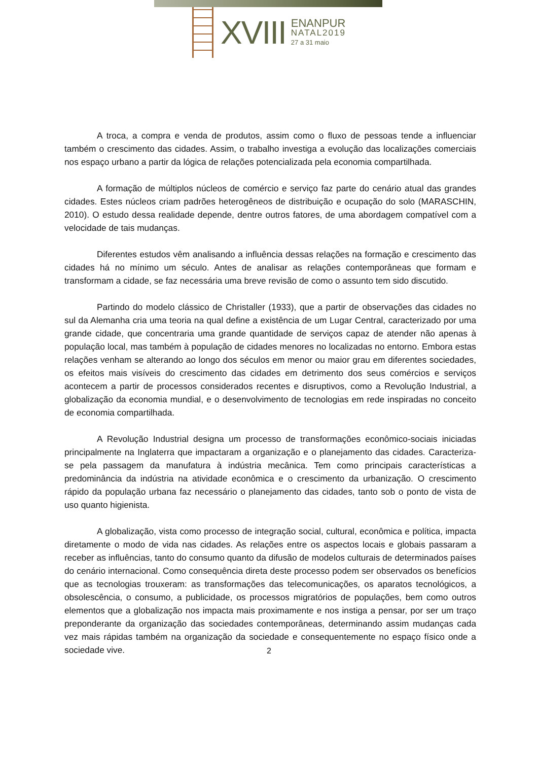XVIII
ENANPUR
NATAL2019
27 a 31 maio
A troca, a compra e venda de produtos, assim como o fluxo de pessoas tende a influenciar também o crescimento das cidades. Assim, o trabalho investiga a evolução das localizações comerciais nos espaço urbano a partir da lógica de relações potencializada pela economia compartilhada.
A formação de múltiplos núcleos de comércio e serviço faz parte do cenário atual das grandes cidades. Estes núcleos criam padrões heterogêneos de distribuição e ocupação do solo (MARASCHIN, 2010). O estudo dessa realidade depende, dentre outros fatores, de uma abordagem compatível com a velocidade de tais mudanças.
Diferentes estudos vêm analisando a influência dessas relações na formação e crescimento das cidades há no mínimo um século. Antes de analisar as relações contemporâneas que formam e transformam a cidade, se faz necessária uma breve revisão de como o assunto tem sido discutido.
Partindo do modelo clássico de Christaller (1933), que a partir de observações das cidades no sul da Alemanha cria uma teoria na qual define a existência de um Lugar Central, caracterizado por uma grande cidade, que concentraria uma grande quantidade de serviços capaz de atender não apenas à população local, mas também à população de cidades menores no localizadas no entorno. Embora estas relações venham se alterando ao longo dos séculos em menor ou maior grau em diferentes sociedades, os efeitos mais visíveis do crescimento das cidades em detrimento dos seus comércios e serviços acontecem a partir de processos considerados recentes e disruptivos, como a Revolução Industrial, a globalização da economia mundial, e o desenvolvimento de tecnologias em rede inspiradas no conceito de economia compartilhada.
A Revolução Industrial designa um processo de transformações econômico-sociais iniciadas principalmente na Inglaterra que impactaram a organização e o planejamento das cidades. Caracteriza-se pela passagem da manufatura à indústria mecânica. Tem como principais características a predominância da indústria na atividade econômica e o crescimento da urbanização. O crescimento rápido da população urbana faz necessário o planejamento das cidades, tanto sob o ponto de vista de uso quanto higienista.
A globalização, vista como processo de integração social, cultural, econômica e política, impacta diretamente o modo de vida nas cidades. As relações entre os aspectos locais e globais passaram a receber as influências, tanto do consumo quanto da difusão de modelos culturais de determinados países do cenário internacional. Como consequência direta deste processo podem ser observados os benefícios que as tecnologias trouxeram: as transformações das telecomunicações, os aparatos tecnológicos, a obsolescência, o consumo, a publicidade, os processos migratórios de populações, bem como outros elementos que a globalização nos impacta mais proximamente e nos instiga a pensar, por ser um traço preponderante da organização das sociedades contemporâneas, determinando assim mudanças cada vez mais rápidas também na organização da sociedade e consequentemente no espaço físico onde a sociedade vive.
2